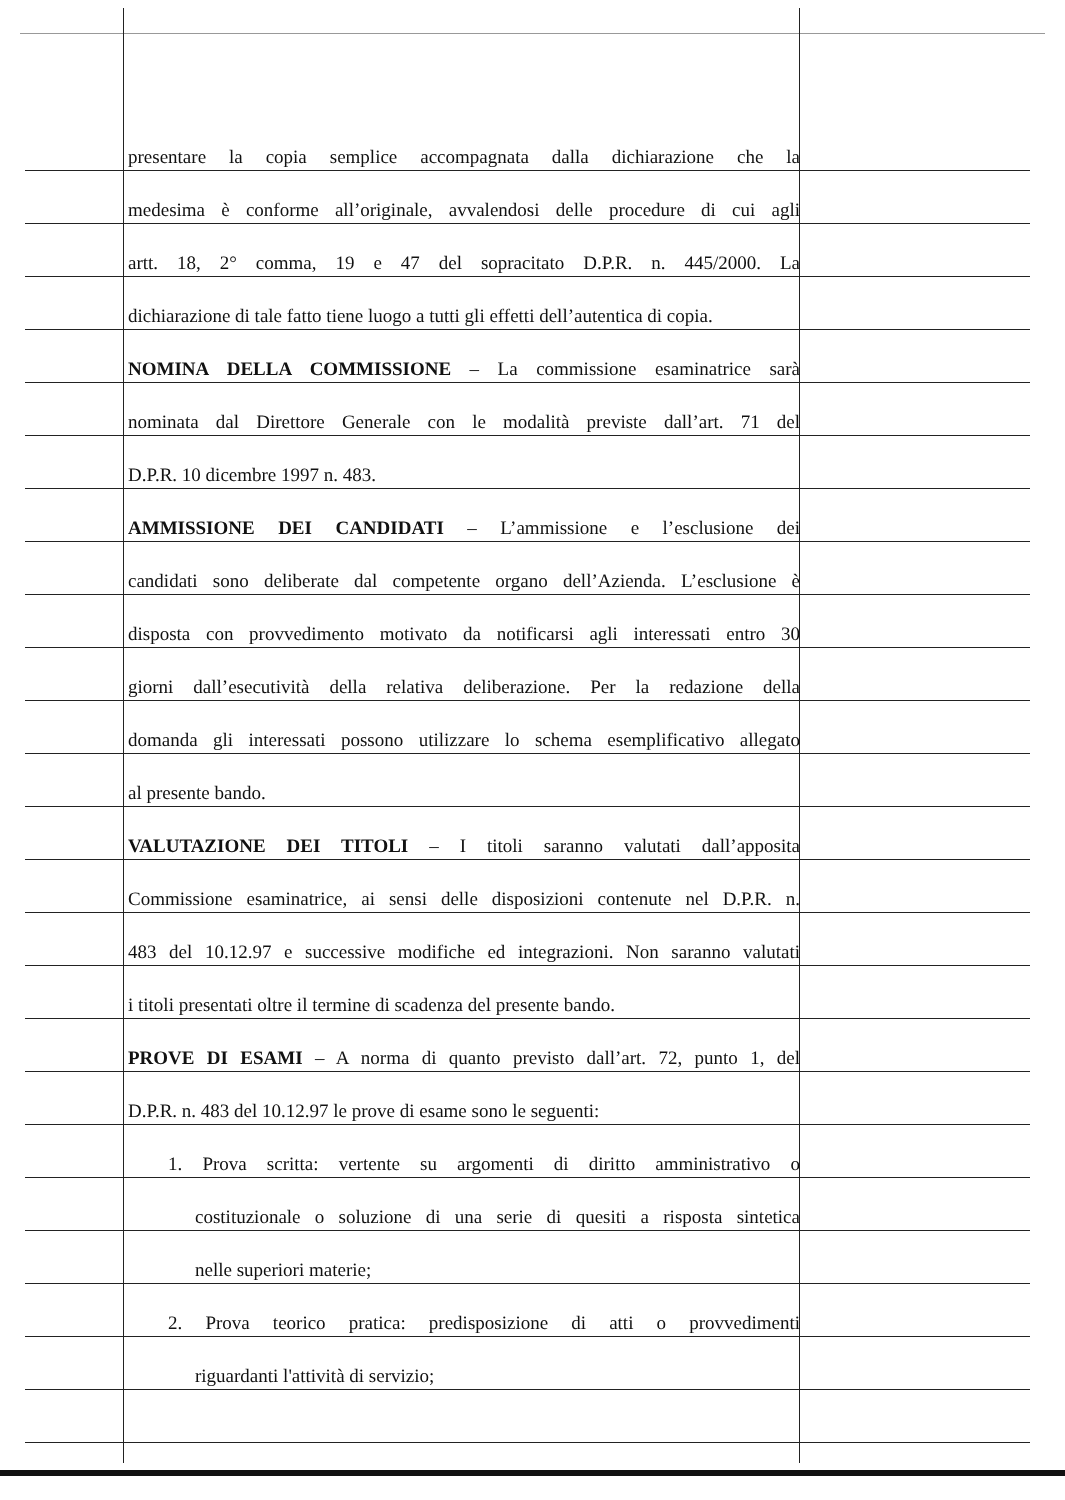presentare la copia semplice accompagnata dalla dichiarazione che la
medesima è conforme all’originale, avvalendosi delle procedure di cui agli
artt. 18, 2° comma, 19 e 47 del sopracitato D.P.R. n. 445/2000. La
dichiarazione di tale fatto tiene luogo a tutti gli effetti dell’autentica di copia.
NOMINA DELLA COMMISSIONE – La commissione esaminatrice sarà
nominata dal Direttore Generale con le modalità previste dall’art. 71 del
D.P.R. 10 dicembre 1997 n. 483.
AMMISSIONE DEI CANDIDATI – L’ammissione e l’esclusione dei
candidati sono deliberate dal competente organo dell’Azienda. L’esclusione è
disposta con provvedimento motivato da notificarsi agli interessati entro 30
giorni dall’esecutività della relativa deliberazione. Per la redazione della
domanda gli interessati possono utilizzare lo schema esemplificativo allegato
al presente bando.
VALUTAZIONE DEI TITOLI – I titoli saranno valutati dall’apposita
Commissione esaminatrice, ai sensi delle disposizioni contenute nel D.P.R. n.
483 del 10.12.97 e successive modifiche ed integrazioni. Non saranno valutati
i titoli presentati oltre il termine di scadenza del presente bando.
PROVE DI ESAMI – A norma di quanto previsto dall’art. 72, punto 1, del
D.P.R. n. 483 del 10.12.97 le prove di esame sono le seguenti:
1. Prova scritta: vertente su argomenti di diritto amministrativo o
costituzionale o soluzione di una serie di quesiti a risposta sintetica
nelle superiori materie;
2. Prova teorico pratica: predisposizione di atti o provvedimenti
riguardanti l'attività di servizio;